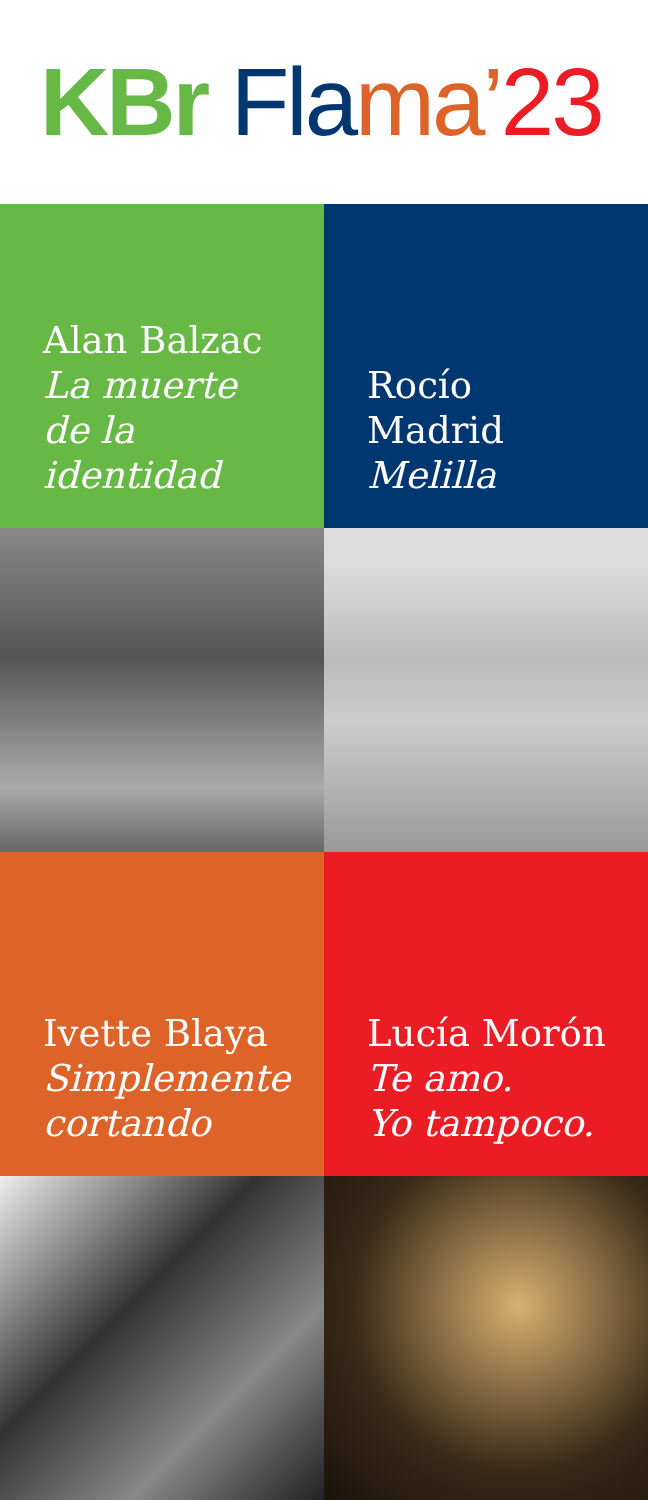KBr Fla ma’ 23
Alan Balzac
La muerte de la identidad
Rocío Madrid
Melilla
Ivette Blaya
Simplemente cortando
Lucía Morón
Te amo.
Yo tampoco.